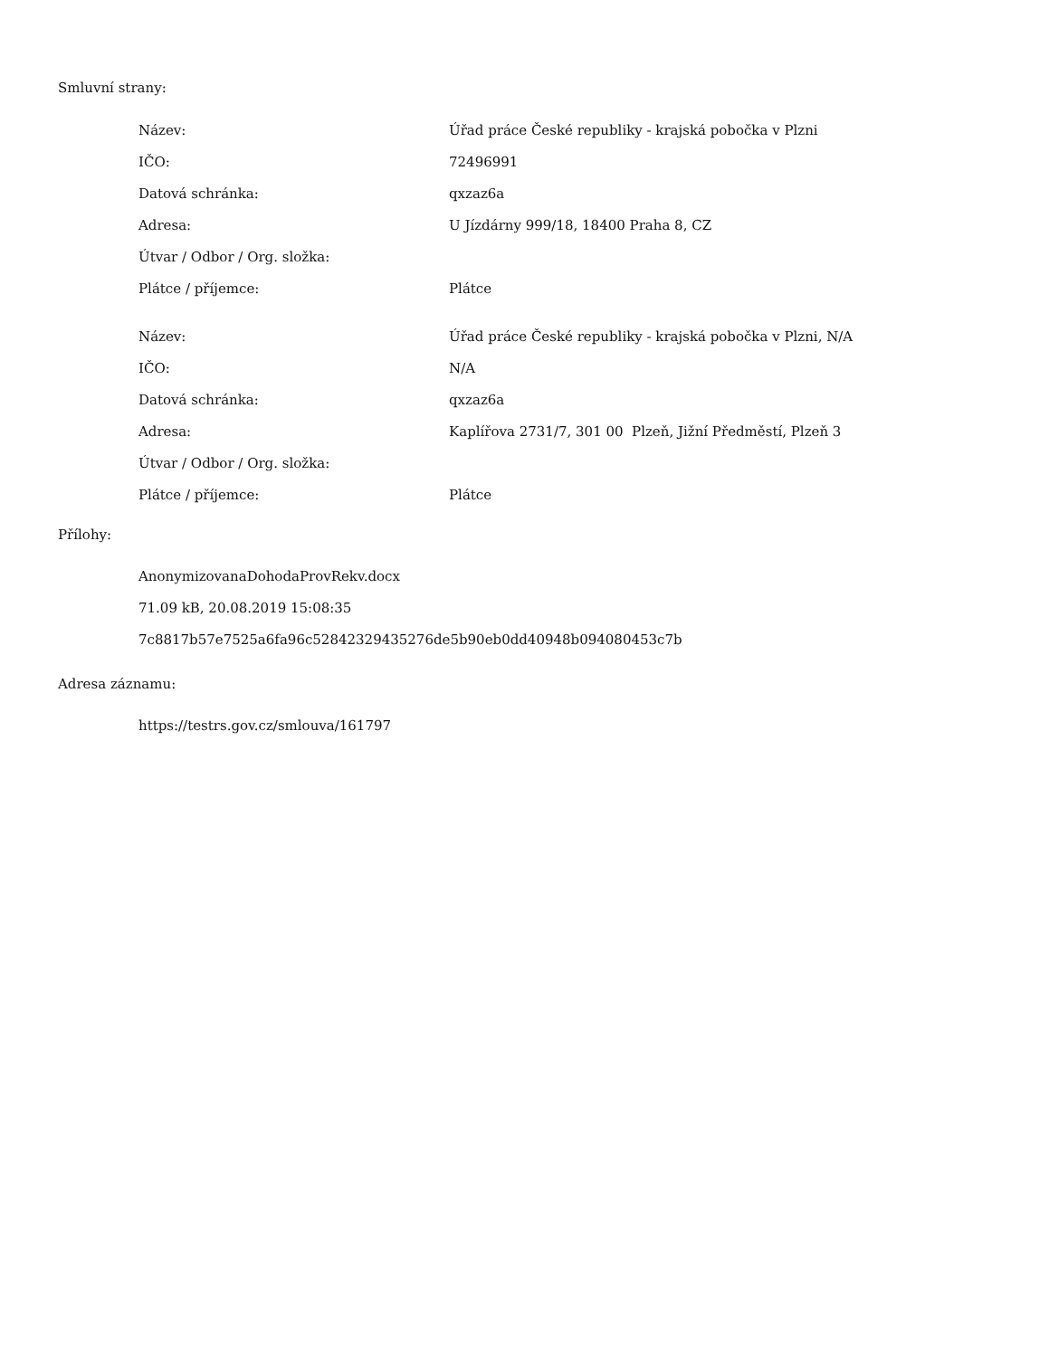Smluvní strany:
| Název: | Úřad práce České republiky - krajská pobočka v Plzni |
| IČO: | 72496991 |
| Datová schránka: | qxzaz6a |
| Adresa: | U Jízdárny 999/18, 18400 Praha 8, CZ |
| Útvar / Odbor / Org. složka: | |
| Plátce / příjemce: | Plátce |
| Název: | Úřad práce České republiky - krajská pobočka v Plzni, N/A |
| IČO: | N/A |
| Datová schránka: | qxzaz6a |
| Adresa: | Kaplířova 2731/7, 301 00 Plzeň, Jižní Předměstí, Plzeň 3 |
| Útvar / Odbor / Org. složka: | |
| Plátce / příjemce: | Plátce |
Přílohy:
AnonymizovanaDohodaProvRekv.docx
71.09 kB, 20.08.2019 15:08:35
7c8817b57e7525a6fa96c52842329435276de5b90eb0dd40948b094080453c7b
Adresa záznamu:
https://testrs.gov.cz/smlouva/161797